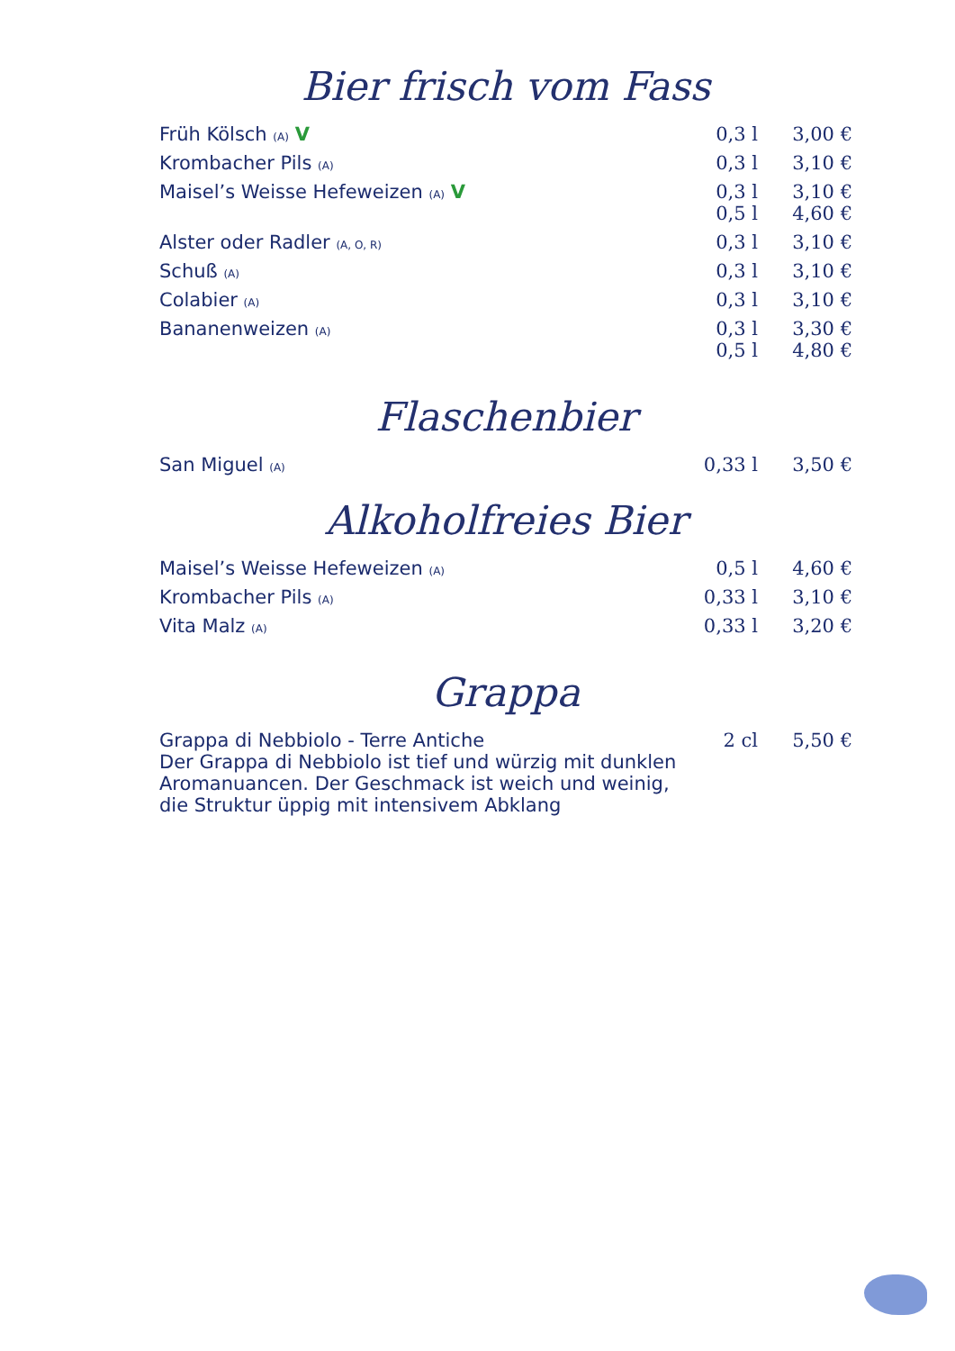Bier frisch vom Fass
| Früh Kölsch (A) V | 0,3 l | 3,00 € |
| Krombacher Pils (A) | 0,3 l | 3,10 € |
| Maisel’s Weisse Hefeweizen (A) V | 0,3 l 0,5 l | 3,10 € 4,60 € |
| Alster oder Radler (A, O, R) | 0,3 l | 3,10 € |
| Schuß (A) | 0,3 l | 3,10 € |
| Colabier (A) | 0,3 l | 3,10 € |
| Bananenweizen (A) | 0,3 l 0,5 l | 3,30 € 4,80 € |
Flaschenbier
| San Miguel (A) | 0,33 l | 3,50 € |
Alkoholfreies Bier
| Maisel’s Weisse Hefeweizen (A) | 0,5 l | 4,60 € |
| Krombacher Pils (A) | 0,33 l | 3,10 € |
| Vita Malz (A) | 0,33 l | 3,20 € |
Grappa
| Grappa di Nebbiolo - Terre Antiche Der Grappa di Nebbiolo ist tief und würzig mit dunklen Aromanuancen. Der Geschmack ist weich und weinig, die Struktur üppig mit intensivem Abklang | 2 cl | 5,50 € |